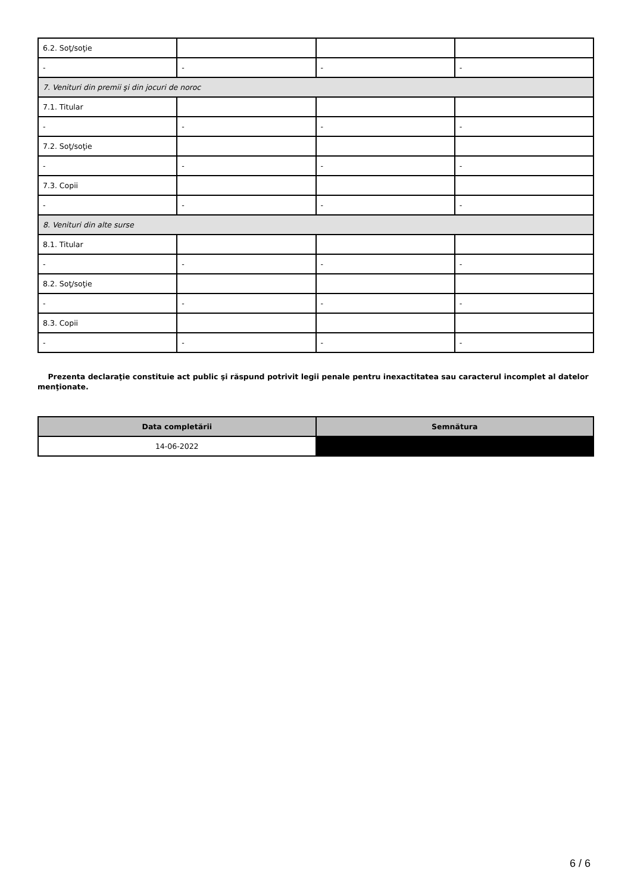| 6.2. Soţ/soţie | | | |
| - | - | - | - |
| 7. Venituri din premii şi din jocuri de noroc | | | |
| 7.1. Titular | | | |
| - | - | - | - |
| 7.2. Soţ/soţie | | | |
| - | - | - | - |
| 7.3. Copii | | | |
| - | - | - | - |
| 8. Venituri din alte surse | | | |
| 8.1. Titular | | | |
| - | - | - | - |
| 8.2. Soţ/soţie | | | |
| - | - | - | - |
| 8.3. Copii | | | |
| - | - | - | - |
Prezenta declaraţie constituie act public şi răspund potrivit legii penale pentru inexactitatea sau caracterul incomplet al datelor menţionate.
| Data completării | Semnătura |
| --- | --- |
| 14-06-2022 | |
6 / 6